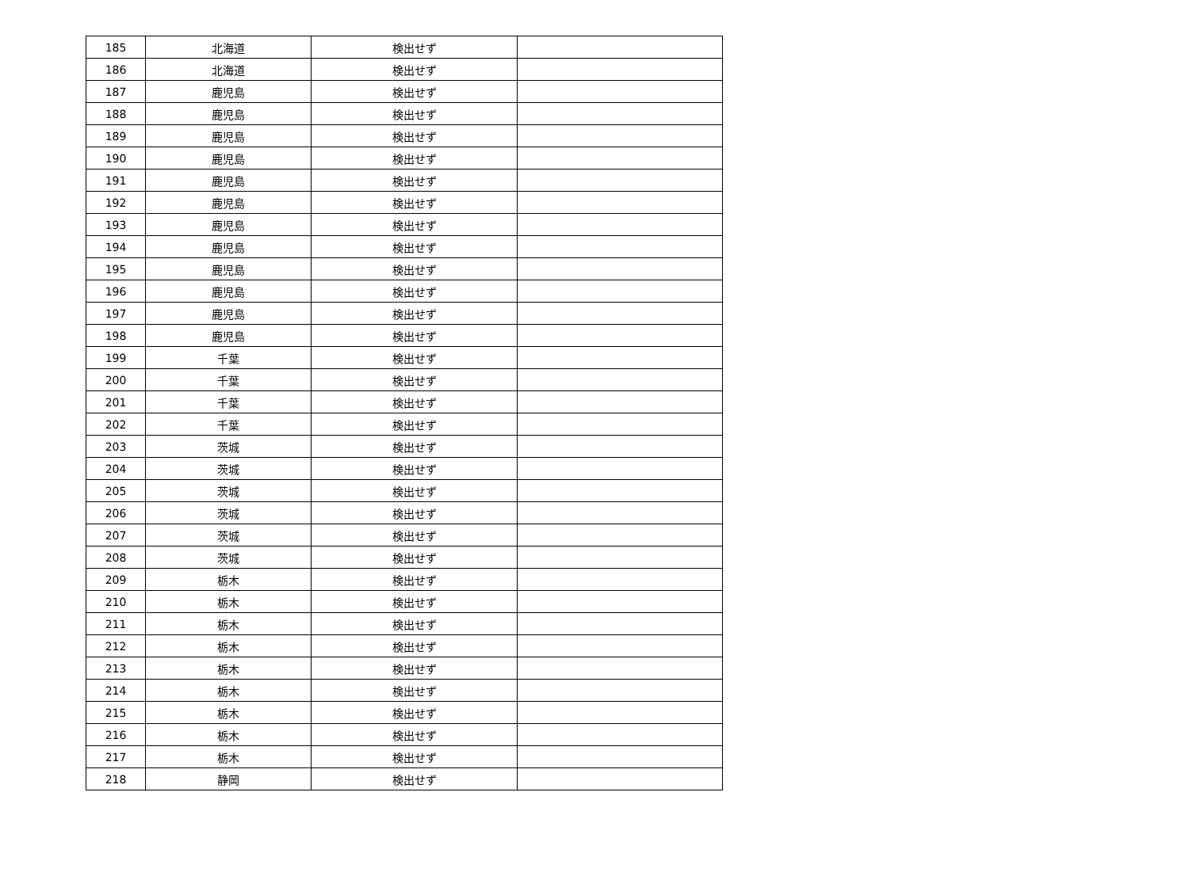| 185 | 北海道 | 検出せず | |
| 186 | 北海道 | 検出せず | |
| 187 | 鹿児島 | 検出せず | |
| 188 | 鹿児島 | 検出せず | |
| 189 | 鹿児島 | 検出せず | |
| 190 | 鹿児島 | 検出せず | |
| 191 | 鹿児島 | 検出せず | |
| 192 | 鹿児島 | 検出せず | |
| 193 | 鹿児島 | 検出せず | |
| 194 | 鹿児島 | 検出せず | |
| 195 | 鹿児島 | 検出せず | |
| 196 | 鹿児島 | 検出せず | |
| 197 | 鹿児島 | 検出せず | |
| 198 | 鹿児島 | 検出せず | |
| 199 | 千葉 | 検出せず | |
| 200 | 千葉 | 検出せず | |
| 201 | 千葉 | 検出せず | |
| 202 | 千葉 | 検出せず | |
| 203 | 茨城 | 検出せず | |
| 204 | 茨城 | 検出せず | |
| 205 | 茨城 | 検出せず | |
| 206 | 茨城 | 検出せず | |
| 207 | 茨城 | 検出せず | |
| 208 | 茨城 | 検出せず | |
| 209 | 栃木 | 検出せず | |
| 210 | 栃木 | 検出せず | |
| 211 | 栃木 | 検出せず | |
| 212 | 栃木 | 検出せず | |
| 213 | 栃木 | 検出せず | |
| 214 | 栃木 | 検出せず | |
| 215 | 栃木 | 検出せず | |
| 216 | 栃木 | 検出せず | |
| 217 | 栃木 | 検出せず | |
| 218 | 静岡 | 検出せず | |